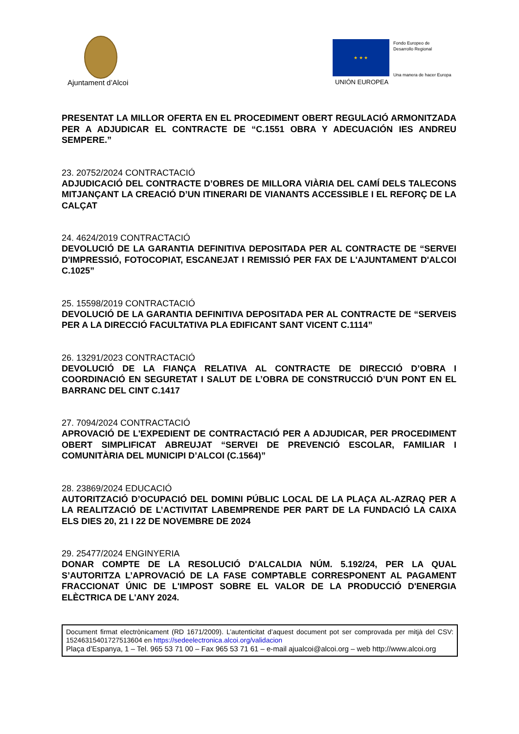Ajuntament d’Alcoi
★ ★ ★
Fondo Europeo de
Desarrollo Regional
Una manera de hacer Europa
UNIÓN EUROPEA
PRESENTAT LA MILLOR OFERTA EN EL PROCEDIMENT OBERT REGULACIÓ ARMONITZADA PER A ADJUDICAR EL CONTRACTE DE “C.1551 OBRA Y ADECUACIÓN IES ANDREU SEMPERE.”
23. 20752/2024 CONTRACTACIÓ
ADJUDICACIÓ DEL CONTRACTE D’OBRES DE MILLORA VIÀRIA DEL CAMÍ DELS TALECONS MITJANÇANT LA CREACIÓ D’UN ITINERARI DE VIANANTS ACCESSIBLE I EL REFORÇ DE LA CALÇAT
24. 4624/2019 CONTRACTACIÓ
DEVOLUCIÓ DE LA GARANTIA DEFINITIVA DEPOSITADA PER AL CONTRACTE DE “SERVEI D'IMPRESSIÓ, FOTOCOPIAT, ESCANEJAT I REMISSIÓ PER FAX DE L'AJUNTAMENT D'ALCOI C.1025”
25. 15598/2019 CONTRACTACIÓ
DEVOLUCIÓ DE LA GARANTIA DEFINITIVA DEPOSITADA PER AL CONTRACTE DE “SERVEIS PER A LA DIRECCIÓ FACULTATIVA PLA EDIFICANT SANT VICENT C.1114”
26. 13291/2023 CONTRACTACIÓ
DEVOLUCIÓ DE LA FIANÇA RELATIVA AL CONTRACTE DE DIRECCIÓ D’OBRA I COORDINACIÓ EN SEGURETAT I SALUT DE L’OBRA DE CONSTRUCCIÓ D’UN PONT EN EL BARRANC DEL CINT C.1417
27. 7094/2024 CONTRACTACIÓ
APROVACIÓ DE L'EXPEDIENT DE CONTRACTACIÓ PER A ADJUDICAR, PER PROCEDIMENT OBERT SIMPLIFICAT ABREUJAT “SERVEI DE PREVENCIÓ ESCOLAR, FAMILIAR I COMUNITÀRIA DEL MUNICIPI D’ALCOI (C.1564)”
28. 23869/2024 EDUCACIÓ
AUTORITZACIÓ D’OCUPACIÓ DEL DOMINI PÚBLIC LOCAL DE LA PLAÇA AL-AZRAQ PER A LA REALITZACIÓ DE L’ACTIVITAT LABEMPRENDE PER PART DE LA FUNDACIÓ LA CAIXA ELS DIES 20, 21 I 22 DE NOVEMBRE DE 2024
29. 25477/2024 ENGINYERIA
DONAR COMPTE DE LA RESOLUCIÓ D'ALCALDIA NÚM. 5.192/24, PER LA QUAL S’AUTORITZA L’APROVACIÓ DE LA FASE COMPTABLE CORRESPONENT AL PAGAMENT FRACCIONAT ÚNIC DE L'IMPOST SOBRE EL VALOR DE LA PRODUCCIÓ D'ENERGIA ELÈCTRICA DE L'ANY 2024.
Document firmat electrònicament (RD 1671/2009). L’autenticitat d’aquest document pot ser comprovada per mitjà del CSV: 15246315401727513604 en https://sedeelectronica.alcoi.org/validacion
Plaça d’Espanya, 1 – Tel. 965 53 71 00 – Fax 965 53 71 61 – e-mail ajualcoi@alcoi.org – web http://www.alcoi.org